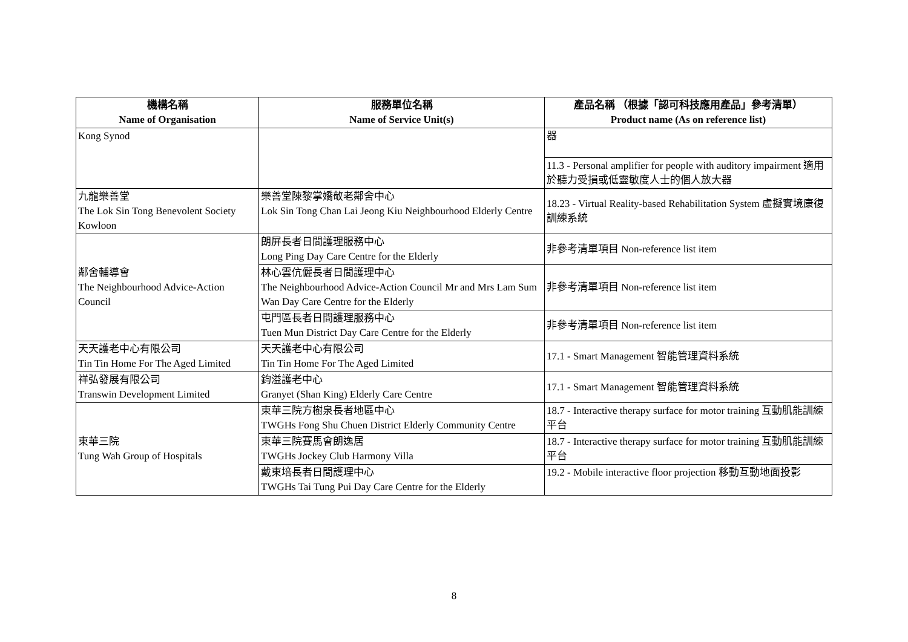| 機構名稱 Name of Organisation | 服務單位名稱 Name of Service Unit(s) | 產品名稱 （根據「認可科技應用產品」參考清單） Product name (As on reference list) |
| --- | --- | --- |
| Kong Synod | | 器 |
| | | 11.3 - Personal amplifier for people with auditory impairment 適用於聽力受損或低靈敏度人士的個人放大器 |
| 九龍樂善堂 The Lok Sin Tong Benevolent Society Kowloon | 樂善堂陳黎掌嬌敬老鄰舍中心 Lok Sin Tong Chan Lai Jeong Kiu Neighbourhood Elderly Centre | 18.23 - Virtual Reality-based Rehabilitation System 虛擬實境康復訓練系統 |
| 鄰舍輔導會 The Neighbourhood Advice-Action Council | 朗屏長者日間護理服務中心 Long Ping Day Care Centre for the Elderly | 非參考清單項目 Non-reference list item |
| | 林心雲伉儷長者日間護理中心 The Neighbourhood Advice-Action Council Mr and Mrs Lam Sum Wan Day Care Centre for the Elderly | 非參考清單項目 Non-reference list item |
| | 屯門區長者日間護理服務中心 Tuen Mun District Day Care Centre for the Elderly | 非參考清單項目 Non-reference list item |
| 天天護老中心有限公司 Tin Tin Home For The Aged Limited | 天天護老中心有限公司 Tin Tin Home For The Aged Limited | 17.1 - Smart Management 智能管理資料系統 |
| 祥弘發展有限公司 Transwin Development Limited | 鈞溢護老中心 Granyet (Shan King) Elderly Care Centre | 17.1 - Smart Management 智能管理資料系統 |
| 東華三院 Tung Wah Group of Hospitals | 東華三院方樹泉長者地區中心 TWGHs Fong Shu Chuen District Elderly Community Centre | 18.7 - Interactive therapy surface for motor training 互動肌能訓練平台 |
| | 東華三院賽馬會朗逸居 TWGHs Jockey Club Harmony Villa | 18.7 - Interactive therapy surface for motor training 互動肌能訓練平台 |
| | 戴東培長者日間護理中心 TWGHs Tai Tung Pui Day Care Centre for the Elderly | 19.2 - Mobile interactive floor projection 移動互動地面投影 |
8